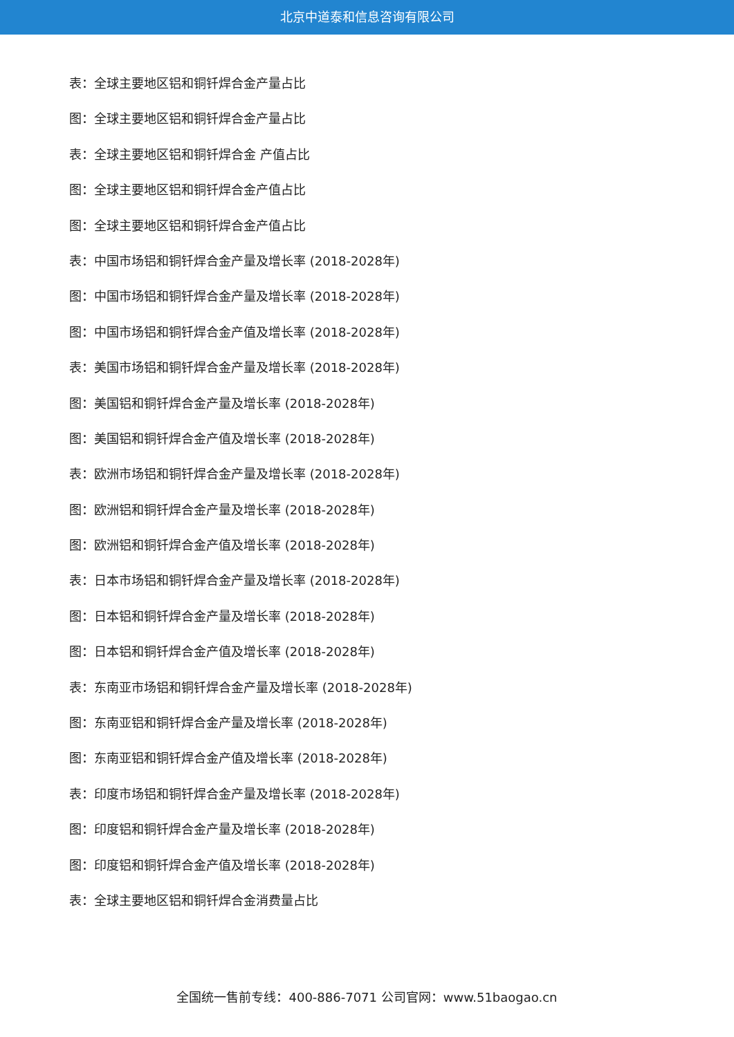北京中道泰和信息咨询有限公司
表：全球主要地区铝和铜钎焊合金产量占比
图：全球主要地区铝和铜钎焊合金产量占比
表：全球主要地区铝和铜钎焊合金 产值占比
图：全球主要地区铝和铜钎焊合金产值占比
图：全球主要地区铝和铜钎焊合金产值占比
表：中国市场铝和铜钎焊合金产量及增长率 (2018-2028年)
图：中国市场铝和铜钎焊合金产量及增长率 (2018-2028年)
图：中国市场铝和铜钎焊合金产值及增长率 (2018-2028年)
表：美国市场铝和铜钎焊合金产量及增长率 (2018-2028年)
图：美国铝和铜钎焊合金产量及增长率 (2018-2028年)
图：美国铝和铜钎焊合金产值及增长率 (2018-2028年)
表：欧洲市场铝和铜钎焊合金产量及增长率 (2018-2028年)
图：欧洲铝和铜钎焊合金产量及增长率 (2018-2028年)
图：欧洲铝和铜钎焊合金产值及增长率 (2018-2028年)
表：日本市场铝和铜钎焊合金产量及增长率 (2018-2028年)
图：日本铝和铜钎焊合金产量及增长率 (2018-2028年)
图：日本铝和铜钎焊合金产值及增长率 (2018-2028年)
表：东南亚市场铝和铜钎焊合金产量及增长率 (2018-2028年)
图：东南亚铝和铜钎焊合金产量及增长率 (2018-2028年)
图：东南亚铝和铜钎焊合金产值及增长率 (2018-2028年)
表：印度市场铝和铜钎焊合金产量及增长率 (2018-2028年)
图：印度铝和铜钎焊合金产量及增长率 (2018-2028年)
图：印度铝和铜钎焊合金产值及增长率 (2018-2028年)
表：全球主要地区铝和铜钎焊合金消费量占比
全国统一售前专线：400-886-7071 公司官网：www.51baogao.cn